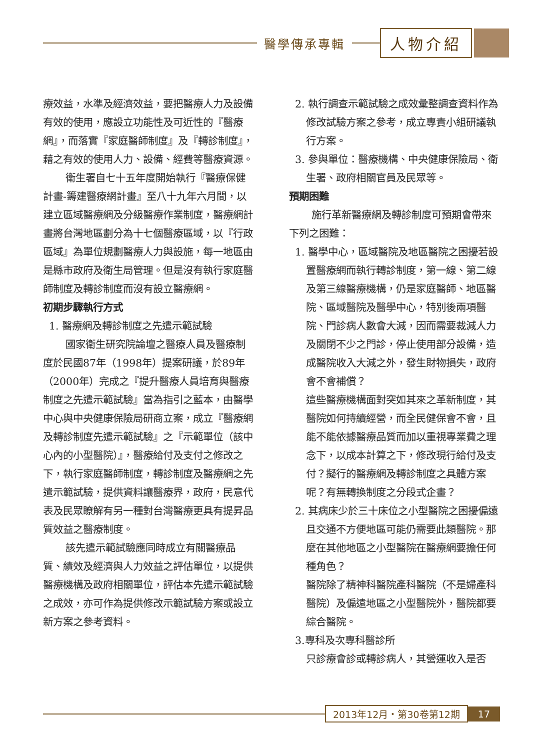醫學傳承專輯
人物介紹
療效益，水準及經濟效益，要把醫療人力及設備有效的使用，應設立功能性及可近性的『醫療網』，而落實『家庭醫師制度』及『轉診制度』，藉之有效的使用人力、設備、經費等醫療資源。
衛生署自七十五年度開始執行『醫療保健計畫-籌建醫療網計畫』至八十九年六月間，以建立區域醫療網及分級醫療作業制度，醫療網計畫將台灣地區劃分為十七個醫療區域，以『行政區域』為單位規劃醫療人力與設施，每一地區由是縣市政府及衛生局管理。但是沒有執行家庭醫師制度及轉診制度而沒有設立醫療網。
初期步驟執行方式
1. 醫療網及轉診制度之先遣示範試驗
國家衛生研究院論壇之醫療人員及醫療制度於民國87年（1998年）提案研議，於89年（2000年）完成之『提升醫療人員培育與醫療制度之先遣示範試驗』當為指引之藍本，由醫學中心與中央健康保險局研商立案，成立『醫療網及轉診制度先遣示範試驗』之『示範單位（該中心內的小型醫院）』，醫療給付及支付之修改之下，執行家庭醫師制度，轉診制度及醫療網之先遣示範試驗，提供資料讓醫療界，政府，民意代表及民眾瞭解有另一種對台灣醫療更具有提昇品質效益之醫療制度。
該先遣示範試驗應同時成立有關醫療品質、績效及經濟與人力效益之評估單位，以提供醫療機構及政府相關單位，評估本先遣示範試驗之成效，亦可作為提供修改示範試驗方案或設立新方案之參考資料。
2. 執行調查示範試驗之成效彙整調查資料作為修改試驗方案之參考，成立專責小組研議執行方案。
3. 參與單位：醫療機構、中央健康保險局、衛生署、政府相關官員及民眾等。
預期困難
施行革新醫療網及轉診制度可預期會帶來下列之困難：
1. 醫學中心，區域醫院及地區醫院之困擾若設置醫療網而執行轉診制度，第一線、第二線及第三線醫療機構，仍是家庭醫師、地區醫院、區域醫院及醫學中心，特別後兩項醫院、門診病人數會大減，因而需要裁減人力及關閉不少之門診，停止使用部分設備，造成醫院收入大減之外，發生財物損失，政府會不會補償？
這些醫療機構面對突如其來之革新制度，其醫院如何持續經營，而全民健保會不會，且能不能依據醫療品質而加以重視專業費之理念下，以成本計算之下，修改現行給付及支付？擬行的醫療網及轉診制度之具體方案呢？有無轉換制度之分段式企畫？
2. 其病床少於三十床位之小型醫院之困擾偏遠且交通不方便地區可能仍需要此類醫院。那麼在其他地區之小型醫院在醫療網要擔任何種角色？
醫院除了精神科醫院產科醫院（不是婦產科醫院）及偏遠地區之小型醫院外，醫院都要綜合醫院。
3.專科及次專科醫診所
只診療會診或轉診病人，其營運收入是否
2013年12月・第30卷第12期 17